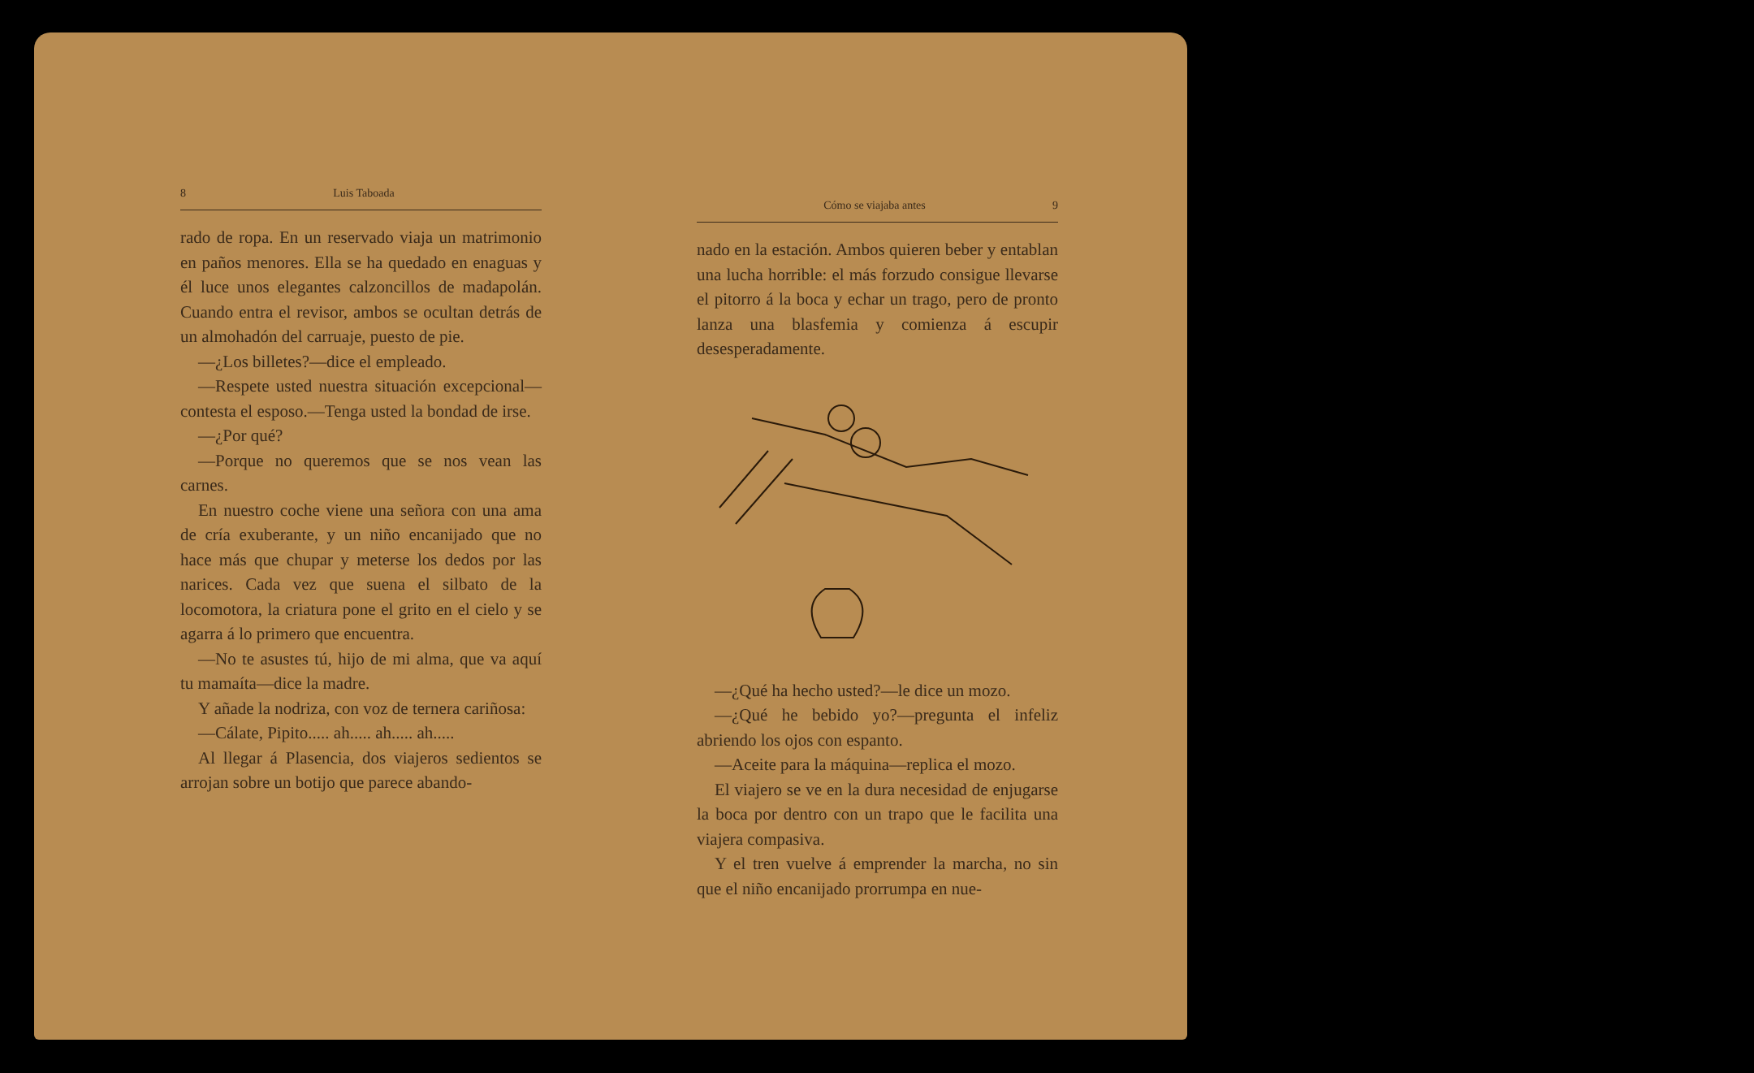8 Luis Taboada
rado de ropa. En un reservado viaja un matrimonio en paños menores. Ella se ha quedado en enaguas y él luce unos elegantes calzoncillos de madapolán. Cuando entra el revisor, ambos se ocultan detrás de un almohadón del carruaje, puesto de pie.
—¿Los billetes?—dice el empleado.
—Respete usted nuestra situación excepcional—contesta el esposo.—Tenga usted la bondad de irse.
—¿Por qué?
—Porque no queremos que se nos vean las carnes.
En nuestro coche viene una señora con una ama de cría exuberante, y un niño encanijado que no hace más que chupar y meterse los dedos por las narices. Cada vez que suena el silbato de la locomotora, la criatura pone el grito en el cielo y se agarra á lo primero que encuentra.
—No te asustes tú, hijo de mi alma, que va aquí tu mamaíta—dice la madre.
Y añade la nodriza, con voz de ternera cariñosa:
—Cálate, Pipito..... ah..... ah..... ah.....
Al llegar á Plasencia, dos viajeros sedientos se arrojan sobre un botijo que parece abando-
Cómo se viajaba antes 9
nado en la estación. Ambos quieren beber y entablan una lucha horrible: el más forzudo consigue llevarse el pitorro á la boca y echar un trago, pero de pronto lanza una blasfemia y comienza á escupir desesperadamente.
—¿Qué ha hecho usted?—le dice un mozo.
—¿Qué he bebido yo?—pregunta el infeliz abriendo los ojos con espanto.
—Aceite para la máquina—replica el mozo.
El viajero se ve en la dura necesidad de enjugarse la boca por dentro con un trapo que le facilita una viajera compasiva.
Y el tren vuelve á emprender la marcha, no sin que el niño encanijado prorrumpa en nue-